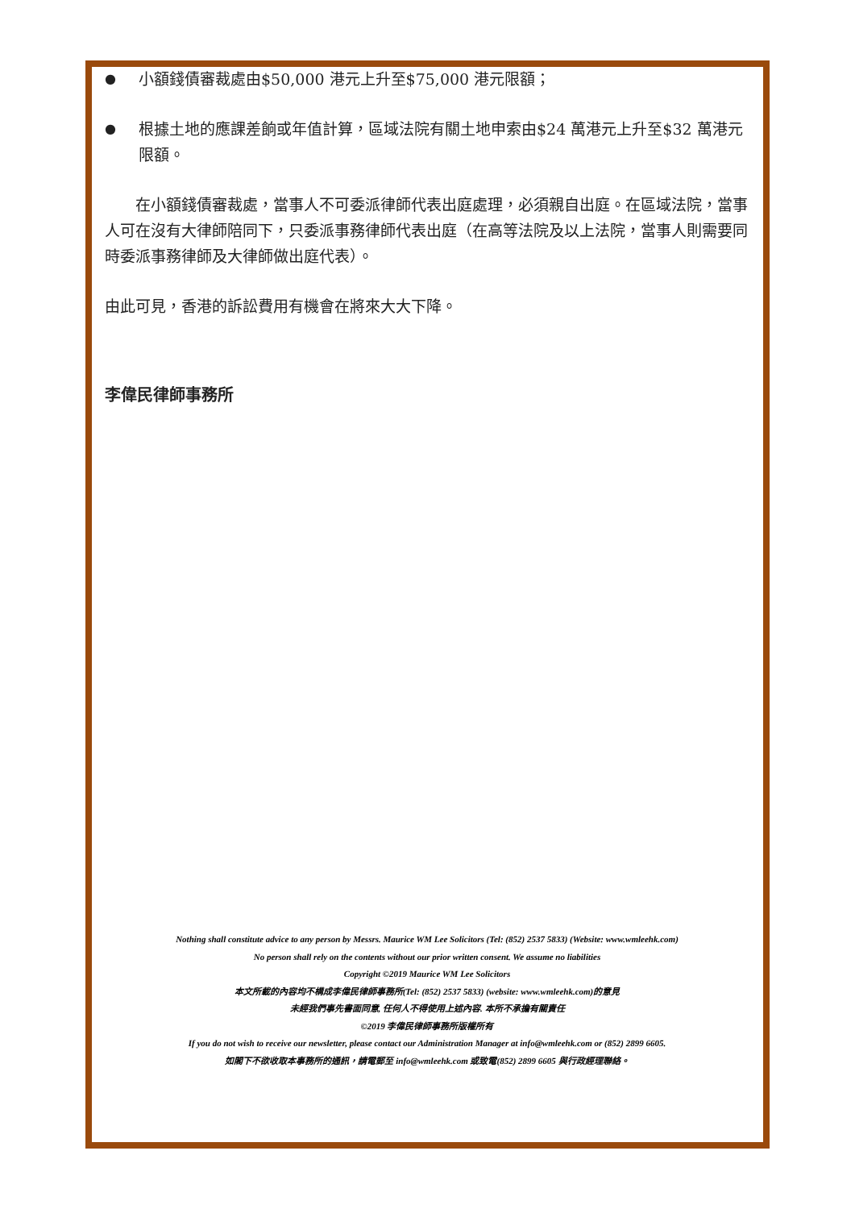● 小額錢債審裁處由$50,000 港元上升至$75,000 港元限額；
● 根據土地的應課差餉或年值計算，區域法院有關土地申索由$24 萬港元上升至$32 萬港元限額。
在小額錢債審裁處，當事人不可委派律師代表出庭處理，必須親自出庭。在區域法院，當事人可在沒有大律師陪同下，只委派事務律師代表出庭（在高等法院及以上法院，當事人則需要同時委派事務律師及大律師做出庭代表）。
由此可見，香港的訴訟費用有機會在將來大大下降。
李偉民律師事務所
Nothing shall constitute advice to any person by Messrs. Maurice WM Lee Solicitors (Tel: (852) 2537 5833) (Website: www.wmleehk.com)
No person shall rely on the contents without our prior written consent. We assume no liabilities
Copyright ©2019 Maurice WM Lee Solicitors
本文所載的內容均不構成李偉民律師事務所(Tel: (852) 2537 5833) (website: www.wmleehk.com)的意見
未經我們事先書面同意, 任何人不得使用上述內容. 本所不承擔有關責任
©2019 李偉民律師事務所版權所有
If you do not wish to receive our newsletter, please contact our Administration Manager at info@wmleehk.com or (852) 2899 6605.
如閣下不欲收取本事務所的通訊，請電郵至 info@wmleehk.com 或致電(852) 2899 6605 與行政經理聯絡。